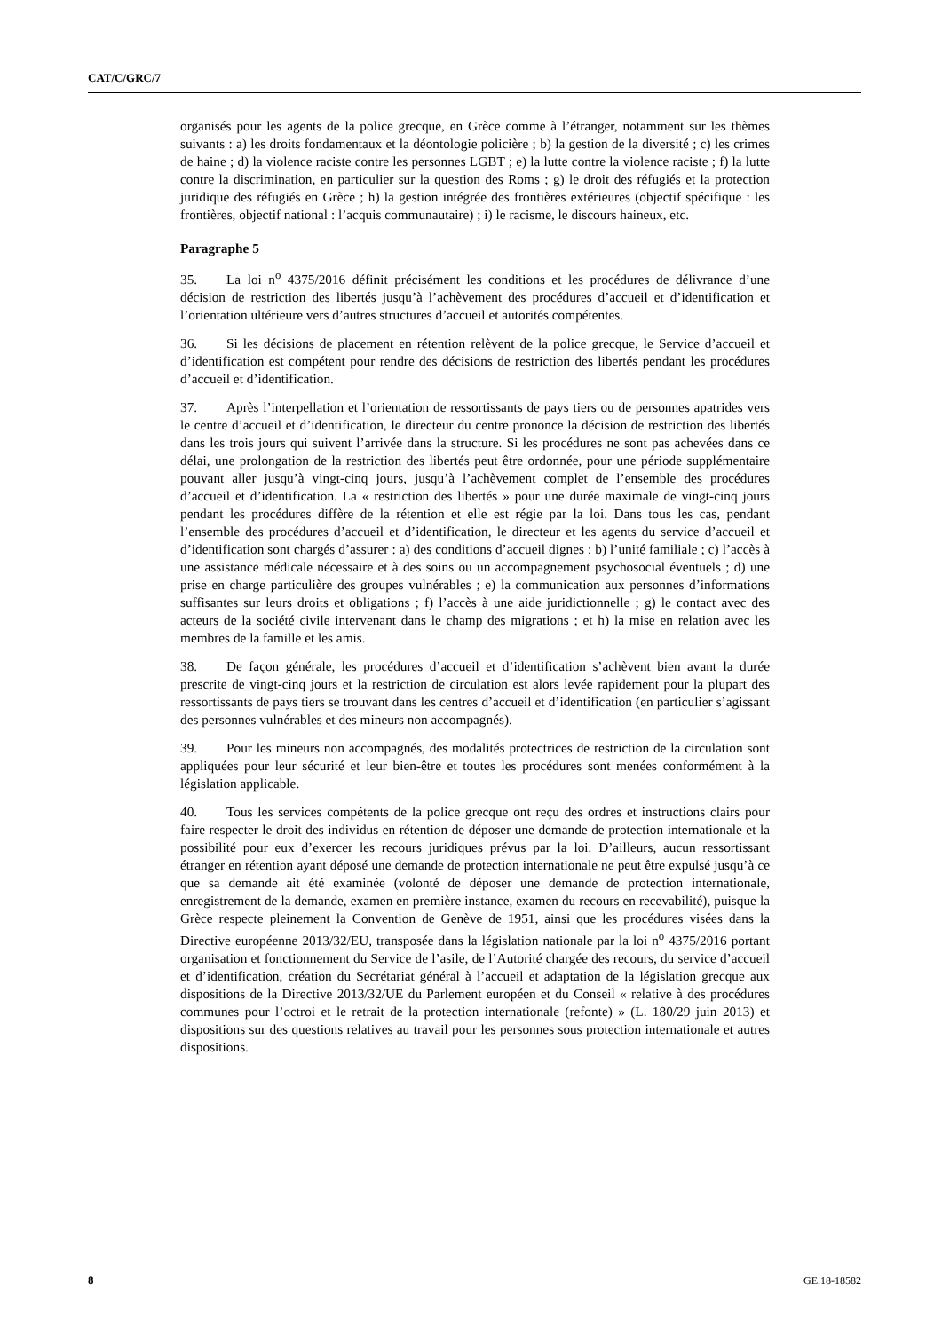CAT/C/GRC/7
organisés pour les agents de la police grecque, en Grèce comme à l’étranger, notamment sur les thèmes suivants : a) les droits fondamentaux et la déontologie policière ; b) la gestion de la diversité ; c) les crimes de haine ; d) la violence raciste contre les personnes LGBT ; e) la lutte contre la violence raciste ; f) la lutte contre la discrimination, en particulier sur la question des Roms ; g) le droit des réfugiés et la protection juridique des réfugiés en Grèce ; h) la gestion intégrée des frontières extérieures (objectif spécifique : les frontières, objectif national : l’acquis communautaire) ; i) le racisme, le discours haineux, etc.
Paragraphe 5
35. La loi n<sup>o</sup> 4375/2016 définit précisément les conditions et les procédures de délivrance d’une décision de restriction des libertés jusqu’à l’achèvement des procédures d’accueil et d’identification et l’orientation ultérieure vers d’autres structures d’accueil et autorités compétentes.
36. Si les décisions de placement en rétention relèvent de la police grecque, le Service d’accueil et d’identification est compétent pour rendre des décisions de restriction des libertés pendant les procédures d’accueil et d’identification.
37. Après l’interpellation et l’orientation de ressortissants de pays tiers ou de personnes apatrides vers le centre d’accueil et d’identification, le directeur du centre prononce la décision de restriction des libertés dans les trois jours qui suivent l’arrivée dans la structure. Si les procédures ne sont pas achevées dans ce délai, une prolongation de la restriction des libertés peut être ordonnée, pour une période supplémentaire pouvant aller jusqu’à vingt-cinq jours, jusqu’à l’achèvement complet de l’ensemble des procédures d’accueil et d’identification. La « restriction des libertés » pour une durée maximale de vingt-cinq jours pendant les procédures diffère de la rétention et elle est régie par la loi. Dans tous les cas, pendant l’ensemble des procédures d’accueil et d’identification, le directeur et les agents du service d’accueil et d’identification sont chargés d’assurer : a) des conditions d’accueil dignes ; b) l’unité familiale ; c) l’accès à une assistance médicale nécessaire et à des soins ou un accompagnement psychosocial éventuels ; d) une prise en charge particulière des groupes vulnérables ; e) la communication aux personnes d’informations suffisantes sur leurs droits et obligations ; f) l’accès à une aide juridictionnelle ; g) le contact avec des acteurs de la société civile intervenant dans le champ des migrations ; et h) la mise en relation avec les membres de la famille et les amis.
38. De façon générale, les procédures d’accueil et d’identification s’achèvent bien avant la durée prescrite de vingt-cinq jours et la restriction de circulation est alors levée rapidement pour la plupart des ressortissants de pays tiers se trouvant dans les centres d’accueil et d’identification (en particulier s’agissant des personnes vulnérables et des mineurs non accompagnés).
39. Pour les mineurs non accompagnés, des modalités protectrices de restriction de la circulation sont appliquées pour leur sécurité et leur bien-être et toutes les procédures sont menées conformément à la législation applicable.
40. Tous les services compétents de la police grecque ont reçu des ordres et instructions clairs pour faire respecter le droit des individus en rétention de déposer une demande de protection internationale et la possibilité pour eux d’exercer les recours juridiques prévus par la loi. D’ailleurs, aucun ressortissant étranger en rétention ayant déposé une demande de protection internationale ne peut être expulsé jusqu’à ce que sa demande ait été examinée (volonté de déposer une demande de protection internationale, enregistrement de la demande, examen en première instance, examen du recours en recevabilité), puisque la Grèce respecte pleinement la Convention de Genève de 1951, ainsi que les procédures visées dans la Directive européenne 2013/32/EU, transposée dans la législation nationale par la loi n<sup>o</sup> 4375/2016 portant organisation et fonctionnement du Service de l’asile, de l’Autorité chargée des recours, du service d’accueil et d’identification, création du Secrétariat général à l’accueil et adaptation de la législation grecque aux dispositions de la Directive 2013/32/UE du Parlement européen et du Conseil « relative à des procédures communes pour l’octroi et le retrait de la protection internationale (refonte) » (L. 180/29 juin 2013) et dispositions sur des questions relatives au travail pour les personnes sous protection internationale et autres dispositions.
8 GE.18-18582